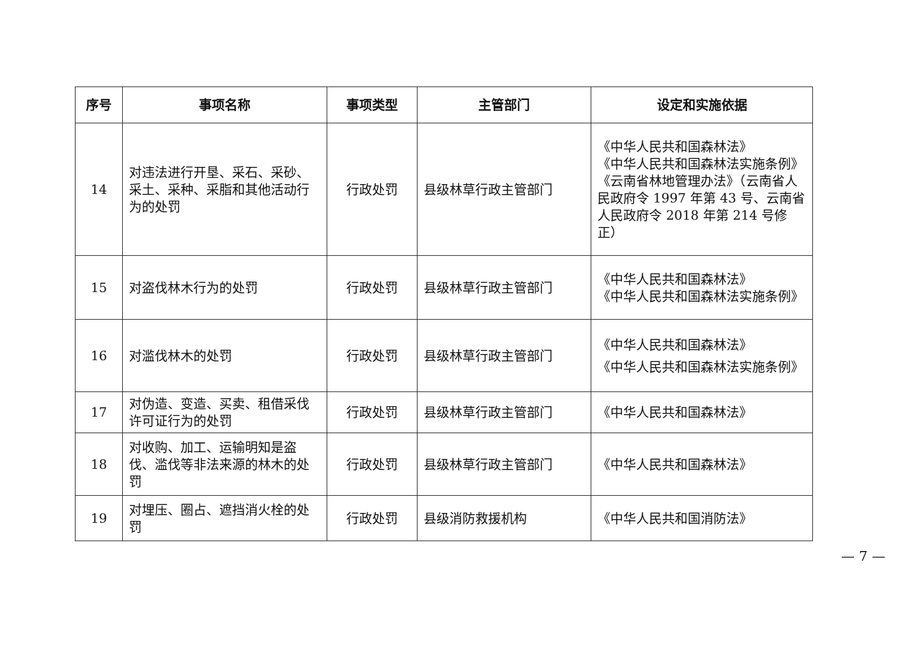| 序号 | 事项名称 | 事项类型 | 主管部门 | 设定和实施依据 |
| --- | --- | --- | --- | --- |
| 14 | 对违法进行开垦、采石、采砂、采土、采种、采脂和其他活动行为的处罚 | 行政处罚 | 县级林草行政主管部门 | 《中华人民共和国森林法》 《中华人民共和国森林法实施条例》 《云南省林地管理办法》（云南省人民政府令 1997 年第 43 号、云南省人民政府令 2018 年第 214 号修正） |
| 15 | 对盗伐林木行为的处罚 | 行政处罚 | 县级林草行政主管部门 | 《中华人民共和国森林法》 《中华人民共和国森林法实施条例》 |
| 16 | 对滥伐林木的处罚 | 行政处罚 | 县级林草行政主管部门 | 《中华人民共和国森林法》 《中华人民共和国森林法实施条例》 |
| 17 | 对伪造、变造、买卖、租借采伐许可证行为的处罚 | 行政处罚 | 县级林草行政主管部门 | 《中华人民共和国森林法》 |
| 18 | 对收购、加工、运输明知是盗伐、滥伐等非法来源的林木的处罚 | 行政处罚 | 县级林草行政主管部门 | 《中华人民共和国森林法》 |
| 19 | 对埋压、圈占、遮挡消火栓的处罚 | 行政处罚 | 县级消防救援机构 | 《中华人民共和国消防法》 |
— 7 —